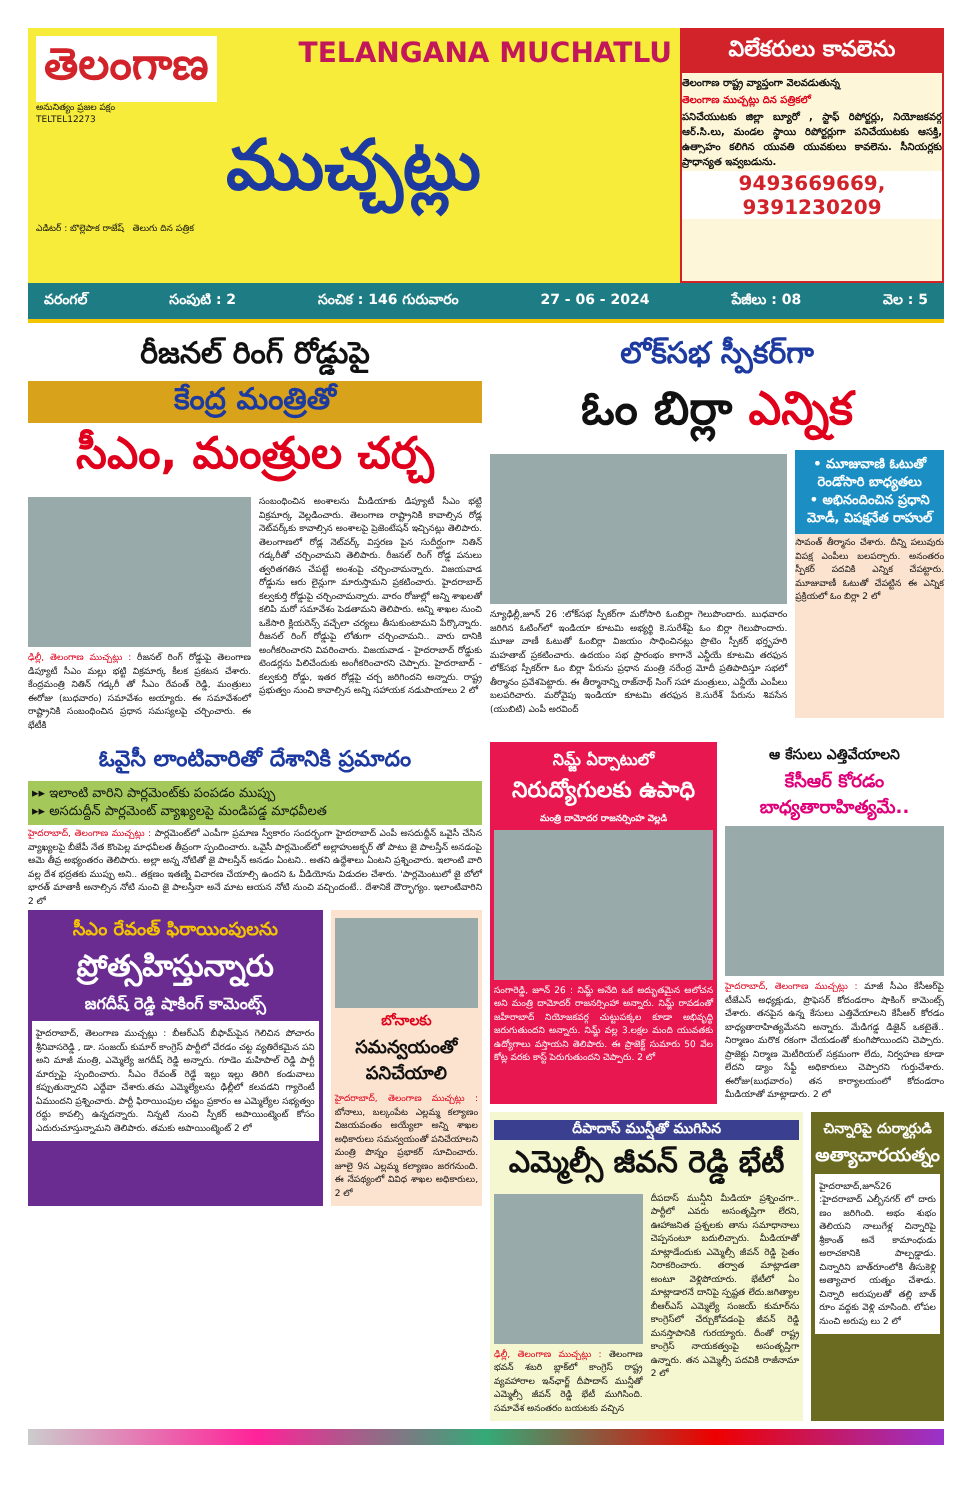తెలంగాణ
TELANGANA MUCHATLU
అనునిత్యం ప్రజల పక్షం
TELTEL12273
ముచ్చట్లు
ఎడిటర్ : బొల్లెపాక రాజేష్ తెలుగు దిన పత్రిక
విలేకరులు కావలెను
తెలంగాణ రాష్ట్ర వ్యాప్తంగా వెలవడుతున్న
తెలంగాణ ముచ్చట్లు దిన పత్రికలో
పనిచేయుటకు జిల్లా బ్యూరో , స్టాఫ్ రిపోర్టర్లు, నియోజకవర్గ ఆర్.సి.లు, మండల స్థాయి రిపోర్టర్లుగా పనిచేయుటకు ఆసక్తి, ఉత్సాహం కలిగిన యువతి యువకులు కావలెను. సీనియర్లకు ప్రాధాన్యత ఇవ్వబడును.
9493669669, 9391230209
వరంగల్ సంపుటి : 2 సంచిక : 146 గురువారం 27 - 06 - 2024 పేజీలు : 08 వెల : 5
రీజనల్ రింగ్ రోడ్డుపై
కేంద్ర మంత్రితో
సీఎం, మంత్రుల చర్చ
ఢిల్లీ, తెలంగాణ ముచ్చట్లు : రీజనల్ రింగ్ రోడ్డుపై తెలంగాణ డిప్యూటీ సీఎం మల్లు భట్టి విక్రమార్క కీలక ప్రకటన చేశారు. కేంద్రమంత్రి నితిన్ గడ్కరీ తో సీఎం రేవంత్ రెడ్డి, మంత్రులు ఈరోజు (బుధవారం) సమావేశం అయ్యారు. ఈ సమావేశంలో రాష్ట్రానికి సంబంధించిన ప్రధాన సమస్యలపై చర్చించారు. ఈ భేటీకి
సంబంధించిన అంశాలను మీడియాకు డిప్యూటీ సీఎం భట్టి విక్రమార్క వెల్లడించారు. తెలంగాణ రాష్ట్రానికి కావాల్సిన రోడ్ల నెట్‌వర్క్‌కు కావాల్సిన అంశాలపై ప్రెజెంటేషన్ ఇచ్చినట్లు తెలిపారు. తెలంగాణలో రోడ్ల నెట్‌వర్క్ విస్తరణ పైన సుదీర్ఘంగా నితిన్ గడ్కరీతో చర్చించామని తెలిపారు. రీజనల్ రింగ్ రోడ్డ పనులు త్వరితగతిన చేపట్టే అంశంపై చర్చించామన్నారు. విజయవాడ రోడ్డును ఆరు లైన్లుగా మారుస్తామని ప్రకటించారు. హైదరాబాద్ కల్వకుర్తి రోడ్డుపై చర్చించామన్నారు. వారం రోజుల్లో అన్ని శాఖలతో కలిపి మరో సమావేశం పెడతామని తెలిపారు. అన్ని శాఖల నుంచి ఒకేసారి క్లియరెన్స్ వచ్చేలా చర్యలు తీసుకుంటామని పేర్కొన్నారు. రీజనల్ రింగ్ రోడ్డుపై లోతుగా చర్చించామని.. వారు దానికి అంగీకరించారని వివరించారు. విజయవాడ - హైదరాబాద్ రోడ్డుకు టెండర్లను పిలిచేందుకు అంగీకరించారని చెప్పారు. హైదరాబాద్ - కల్వకుర్తి రోడ్డు, ఇతర రోడ్లపై చర్చ జరిగిందని అన్నారు. రాష్ట్ర ప్రభుత్వం నుంచి కావాల్సిన అన్ని సహాయక నడుపాయాలు 2 లో
లోక్‌సభ స్పీకర్‌గా
ఓం బిర్లా ఎన్నిక
న్యూఢిల్లీ,జూన్ 26 :లోక్‌సభ స్పీకర్‌గా మరోసారి ఓంబిర్లా గెలుపొందారు. బుధవారం జరిగిన ఓటింగ్‌లో ఇండియా కూటమి అభ్యర్థి కె.సురేశ్‌పై ఓం బిర్లా గెలుపొందారు. మూజు వాణీ ఓటుతో ఓంబిర్లా విజయం సాధించినట్లు ప్రొటెం స్పీకర్ భర్తృహరి మహతాబ్ ప్రకటించారు. ఉదయం సభ ప్రారంభం కాగానే ఎన్డీయే కూటమి తరఫున లోక్‌సభ స్పీకర్‌గా ఓం బిర్లా పేరును ప్రధాన మంత్రి నరేంద్ర మోదీ ప్రతిపాదిస్తూ సభలో తీర్మానం ప్రవేశపెట్టారు. ఈ తీర్మానాన్ని రాజ్‌నాథ్ సింగ్ సహా మంత్రులు, ఎన్డీయే ఎంపీలు బలపరిచారు. మరోవైపు ఇండియా కూటమి తరఫున కె.సురేశ్ పేరును శివసేన (యుబిటి) ఎంపీ అరవింద్
• మూజువాణి ఓటుతో రెండోసారి బాధ్యతలు
• అభినందించిన ప్రధాని మోడీ, విపక్షనేత రాహుల్
సావంత్ తీర్మానం చేశారు. దీన్ని పలువురు విపక్ష ఎంపీలు బలపర్చారు. అనంతరం స్పీకర్ పదవికి ఎన్నిక చేపట్టారు. మూజువాణీ ఓటుతో చేపట్టిన ఈ ఎన్నిక ప్రక్రియలో ఓం బిర్లా 2 లో
ఓవైసీ లాంటివారితో దేశానికి ప్రమాదం
▸▸ ఇలాంటి వారిని పార్లమెంట్‌కు పంపడం ముప్పు
▸▸ అసదుద్దీన్ పార్లమెంట్ వ్యాఖ్యలపై మండిపడ్డ మాధవీలత
హైదరాబాద్, తెలంగాణ ముచ్చట్లు : పార్లమెంట్‌లో ఎంపీగా ప్రమాణ స్వీకారం సందర్భంగా హైదరాబాద్ ఎంపీ అసదుద్దీన్ ఒవైసీ చేసిన వ్యాఖ్యలపై బీజేపీ నేత కొంపెల్ల మాధవీలత తీవ్రంగా స్పందించారు. ఒవైసీ పార్లమెంట్‌లో అల్లాహుఅక్బర్ తో పాటు జై పాలస్తీన్ అనడంపై ఆమె తీవ్ర అభ్యంతరం తెలిపారు. అల్లా అన్న నోటితో జై పాలస్తీన్ అనడం ఏంటని.. అతని ఉద్దేశాలు ఏంటని ప్రశ్నించారు. ఇలాంటి వారి వల్ల దేశ భద్రతకు ముప్పు అని.. తక్షణం ఇతణ్ని విచారణ చేయాల్సి ఉందని ఓ వీడియోను విడుదల చేశారు. 'పార్లమెంటులో జై బోలో భారత్ మాతాకీ అనాల్సిన నోటి నుంచి జై పాలస్తీనా అనే మాట ఆయన నోటి నుంచి వచ్చిందంటే.. దేశానికే దౌర్భాగ్యం. ఇలాంటివారిని 2 లో
సీఎం రేవంత్ ఫిరాయింపులను
ప్రోత్సహిస్తున్నారు
జగదీష్ రెడ్డి షాకింగ్ కామెంట్స్
హైదరాబాద్, తెలంగాణ ముచ్చట్లు : బీఆర్ఎస్ బీఫామ్‌పైన గెలిచిన పోచారం శ్రీనివాసరెడ్డి , డా. సంజయ్ కుమార్ కాంగ్రెస్ పార్టీలో చేరడం చట్ట వ్యతిరేకమైన పని అని మాజీ మంత్రి, ఎమ్మెల్యే జగదీష్ రెడ్డి అన్నారు. గూడెం మహిపాల్ రెడ్డి పార్టీ మార్పుపై స్పందించారు. సీఎం రేవంత్ రెడ్డే ఇల్లు ఇల్లు తిరిగి కండువాలు కప్పుతున్నారని ఎద్దేవా చేశారు.తమ ఎమ్మెల్యేలను ఢిల్లీలో కలవడని గ్యారెంటీ ఏముందని ప్రశ్నించారు. పార్టీ ఫిరాయింపుల చట్టం ప్రకారం ఆ ఎమ్మెల్యేల సభ్యత్వం రద్దు కావల్సి ఉన్నదన్నారు. నిన్నటి నుంచి స్పీకర్ అపాయింట్మెంట్ కోసం ఎదురుచూస్తున్నామని తెలిపారు. తమకు అపాయింట్మెంట్ 2 లో
బోనాలకు
సమన్వయంతో పనిచేయాలి
హైదరాబాద్, తెలంగాణ ముచ్చట్లు : బోనాలు, బల్కంపేట ఎల్లమ్మ కల్యాణం విజయవంతం అయ్యేలా అన్ని శాఖల అధికారులు సమన్వయంతో పనిచేయాలని మంత్రి పొన్నం ప్రభాకర్ సూచించారు. జూలై 9న ఎల్లమ్మ కల్యాణం జరగనుంది. ఈ నేపథ్యంలో వివిధ శాఖల అధికారులు, 2 లో
నిమ్జ్ ఏర్పాటులో
నిరుద్యోగులకు ఉపాధి
మంత్రి దామోదర రాజనర్సింహ వెల్లడి
సంగారెడ్డి, జూన్ 26 : నిమ్జ్ అనేది ఒక అద్భుతమైన ఆలోచన అని మంత్రి దామోదర్ రాజనర్సింహా అన్నారు. నిమ్జ్ రావడంతో జహీరాబాద్ నియోజకవర్గ చుట్టుపక్కల కూడా అభివృద్ధి జరుగుతుందని అన్నారు. నిమ్జ్ వల్ల 3.లక్షల మంది యువతకు ఉద్యోగాలు వస్తాయని తెలిపారు. ఈ ప్రాజెక్ట్ సుమారు 50 వేల కోట్ల వరకు కాస్ట్ పెరుగుతుందని చెప్పారు. 2 లో
ఆ కేసులు ఎత్తివేయాలని
కేసీఆర్ కోరడం బాధ్యతారాహిత్యమే..
హైదరాబాద్, తెలంగాణ ముచ్చట్లు : మాజీ సీఎం కేసీఆర్‌పై టీజేఎస్ అధ్యక్షుడు, ప్రొఫెసర్ కోదండరాం షాకింగ్ కామెంట్స్ చేశారు. తనపైన ఉన్న కేసులు ఎత్తివేయాలని కేసీఆర్ కోరడం బాధ్యతారాహిత్యమేనని అన్నారు. మేడిగడ్డ డిజైన్ ఒకటైతే.. నిర్మాణం మరొక రకంగా చేయడంతో కుంగిపోయిందని చెప్పారు. ప్రాజెక్టు నిర్మాణ మెటీరియల్ సక్రమంగా లేదు, నిర్వహణ కూడా లేదని డ్యాం సేఫ్టీ అధికారులు చెప్పారని గుర్తుచేశారు. ఈరోజు(బుధవారం) తన కార్యాలయంలో కోదండరాం మీడియాతో మాట్లాడారు. 2 లో
దీపాదాస్ మున్షీతో ముగిసిన
ఎమ్మెల్సీ జీవన్ రెడ్డి భేటీ
ఢిల్లీ, తెలంగాణ ముచ్చట్లు : తెలంగాణ భవన్ శబరి బ్లాక్‌లో కాంగ్రెస్ రాష్ట్ర వ్యవహారాల ఇన్‌ఛార్జ్ దీపాదాస్ మున్షీతో ఎమ్మెల్సీ జీవన్ రెడ్డి భేటీ ముగిసింది. సమావేశ అనంతరం బయటకు వచ్చిన
దీపదాస్ మున్షీని మీడియా ప్రశ్నించగా.. పార్టీలో ఎవరు అసంతృప్తిగా లేరని, ఊహాజనిత ప్రశ్నలకు తాను సమాధానాలు చెప్పనంటూ బదులిచ్చారు. మీడియాతో మాట్లాడేందుకు ఎమ్మెల్సీ జీవన్ రెడ్డి సైతం నిరాకరించారు. తర్వాత మాట్లాడతా అంటూ వెళ్లిపోయారు. భేటీలో ఏం మాట్లాడారనే దానిపై స్పష్టత లేదు.జగిత్యాల బీఆర్ఎస్ ఎమ్మెల్యే సంజయ్ కుమార్‌ను కాంగ్రెస్‌లో చేర్చుకోవడంపై జీవన్ రెడ్డి మనస్తాపానికి గురయ్యారు. దీంతో రాష్ట్ర కాంగ్రెస్ నాయకత్వంపై అసంతృప్తిగా ఉన్నారు. తన ఎమ్మెల్సీ పదవికి రాజీనామా 2 లో
చిన్నారిపై దుర్మార్గుడి
అత్యాచారయత్నం
హైదరాబాద్,జూన్26 :హైదరాబాద్ ఎల్బీనగర్ లో దారు ణం జరిగింది. అభం శుభం తెలియని నాలుగేళ్ల చిన్నారిపై శ్రీకాంత్ అనే కామాంధుడు అరాచకానికి పాల్పడ్డాడు. చిన్నారిని బాత్‌రూంలోకి తీసుకెళ్లి అత్యాచార యత్నం చేశాడు. చిన్నారి అరుపులతో తల్లి బాత్ రూం వద్దకు వెళ్లి చూసింది. లోపల నుంచి అరుపు లు 2 లో